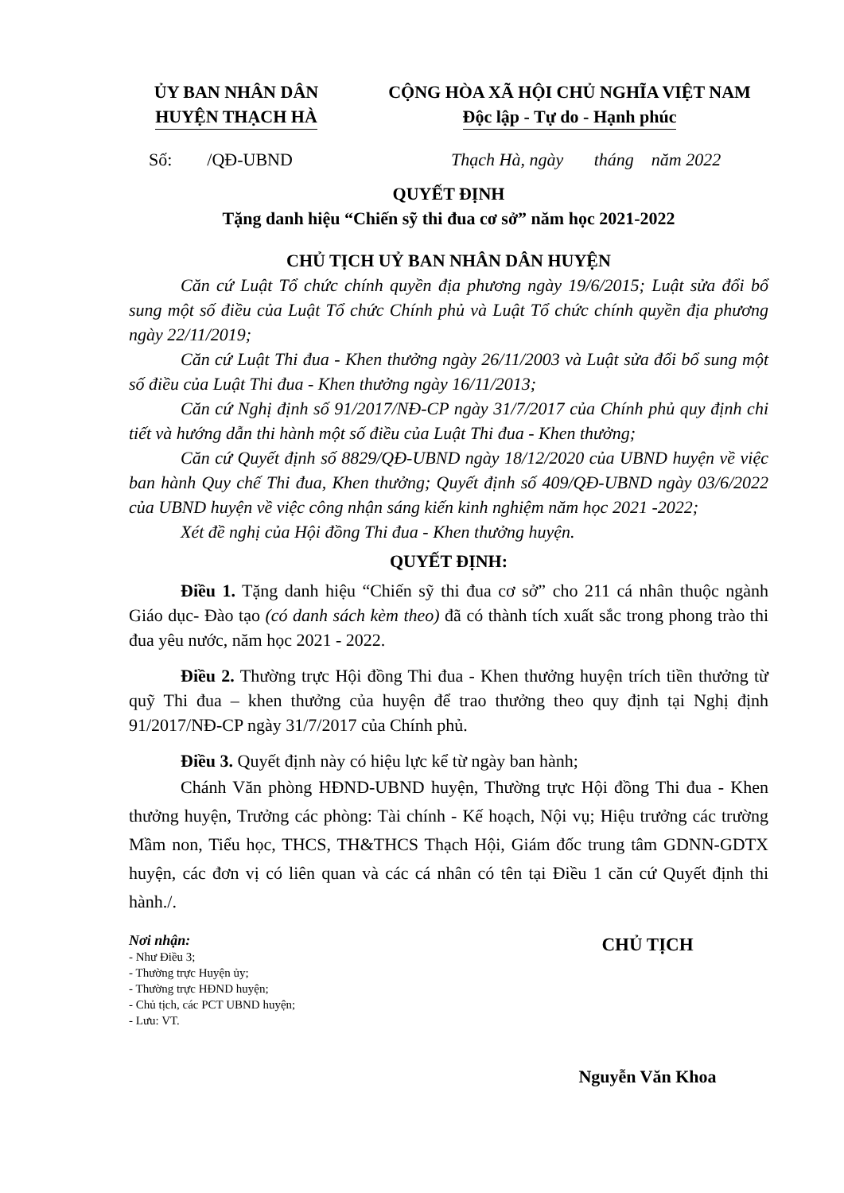ỦY BAN NHÂN DÂN
HUYỆN THẠCH HÀ
CỘNG HÒA XÃ HỘI CHỦ NGHĨA VIỆT NAM
Độc lập - Tự do - Hạnh phúc
Số: /QĐ-UBND Thạch Hà, ngày tháng năm 2022
QUYẾT ĐỊNH
Tặng danh hiệu “Chiến sỹ thi đua cơ sở” năm học 2021-2022
CHỦ TỊCH UỶ BAN NHÂN DÂN HUYỆN
Căn cứ Luật Tổ chức chính quyền địa phương ngày 19/6/2015; Luật sửa đổi bổ sung một số điều của Luật Tổ chức Chính phủ và Luật Tổ chức chính quyền địa phương ngày 22/11/2019;
Căn cứ Luật Thi đua - Khen thưởng ngày 26/11/2003 và Luật sửa đổi bổ sung một số điều của Luật Thi đua - Khen thưởng ngày 16/11/2013;
Căn cứ Nghị định số 91/2017/NĐ-CP ngày 31/7/2017 của Chính phủ quy định chi tiết và hướng dẫn thi hành một số điều của Luật Thi đua - Khen thưởng;
Căn cứ Quyết định số 8829/QĐ-UBND ngày 18/12/2020 của UBND huyện về việc ban hành Quy chế Thi đua, Khen thưởng; Quyết định số 409/QĐ-UBND ngày 03/6/2022 của UBND huyện về việc công nhận sáng kiến kinh nghiệm năm học 2021 -2022;
Xét đề nghị của Hội đồng Thi đua - Khen thưởng huyện.
QUYẾT ĐỊNH:
Điều 1. Tặng danh hiệu “Chiến sỹ thi đua cơ sở” cho 211 cá nhân thuộc ngành Giáo dục- Đào tạo (có danh sách kèm theo) đã có thành tích xuất sắc trong phong trào thi đua yêu nước, năm học 2021 - 2022.
Điều 2. Thường trực Hội đồng Thi đua - Khen thưởng huyện trích tiền thưởng từ quỹ Thi đua – khen thưởng của huyện để trao thưởng theo quy định tại Nghị định 91/2017/NĐ-CP ngày 31/7/2017 của Chính phủ.
Điều 3. Quyết định này có hiệu lực kể từ ngày ban hành;
Chánh Văn phòng HĐND-UBND huyện, Thường trực Hội đồng Thi đua - Khen thưởng huyện, Trưởng các phòng: Tài chính - Kế hoạch, Nội vụ; Hiệu trưởng các trường Mầm non, Tiểu học, THCS, TH&THCS Thạch Hội, Giám đốc trung tâm GDNN-GDTX huyện, các đơn vị có liên quan và các cá nhân có tên tại Điều 1 căn cứ Quyết định thi hành./.
Nơi nhận:
- Như Điều 3;
- Thường trực Huyện ủy;
- Thường trực HĐND huyện;
- Chủ tịch, các PCT UBND huyện;
- Lưu: VT.
CHỦ TỊCH
Nguyễn Văn Khoa